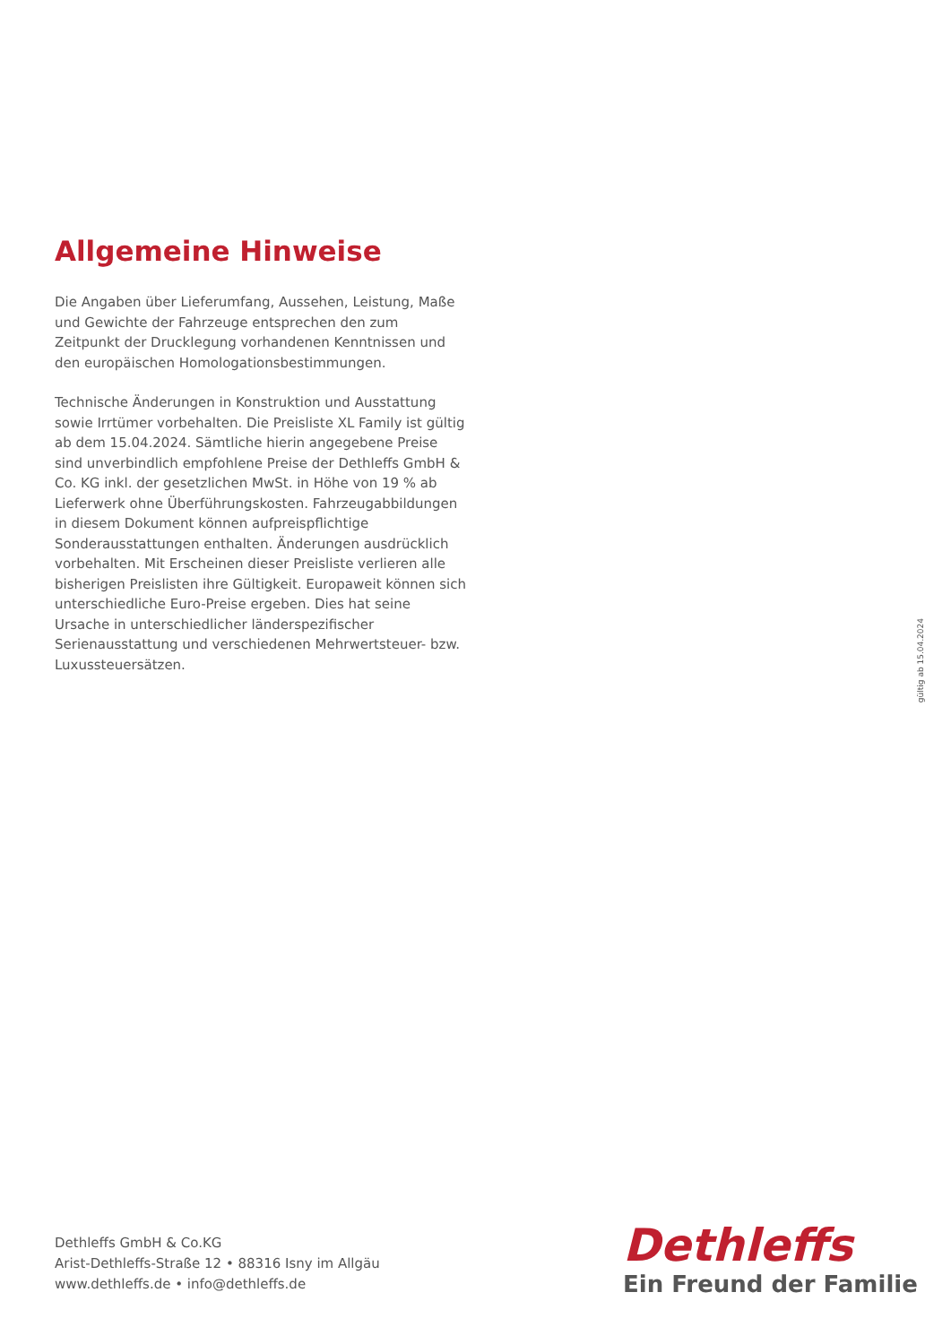Allgemeine Hinweise
Die Angaben über Lieferumfang, Aussehen, Leistung, Maße und Gewichte der Fahrzeuge entsprechen den zum Zeitpunkt der Drucklegung vorhandenen Kenntnissen und den europäischen Homologationsbestimmungen.
Technische Änderungen in Konstruktion und Ausstattung sowie Irrtümer vorbehalten. Die Preisliste XL Family ist gültig ab dem 15.04.2024. Sämtliche hierin angegebene Preise sind unverbindlich empfohlene Preise der Dethleffs GmbH & Co. KG inkl. der gesetzlichen MwSt. in Höhe von 19 % ab Lieferwerk ohne Überführungskosten. Fahrzeugabbildungen in diesem Dokument können aufpreispflichtige Sonderausstattungen enthalten. Änderungen ausdrücklich vorbehalten. Mit Erscheinen dieser Preisliste verlieren alle bisherigen Preislisten ihre Gültigkeit. Europaweit können sich unterschiedliche Euro-Preise ergeben. Dies hat seine Ursache in unterschiedlicher länderspezifischer Serienausstattung und verschiedenen Mehrwertsteuer- bzw. Luxussteuersätzen.
gültig ab 15.04.2024
Dethleffs GmbH & Co.KG
Arist-Dethleffs-Straße 12 • 88316 Isny im Allgäu
www.dethleffs.de • info@dethleffs.de
Dethleffs
Ein Freund der Familie